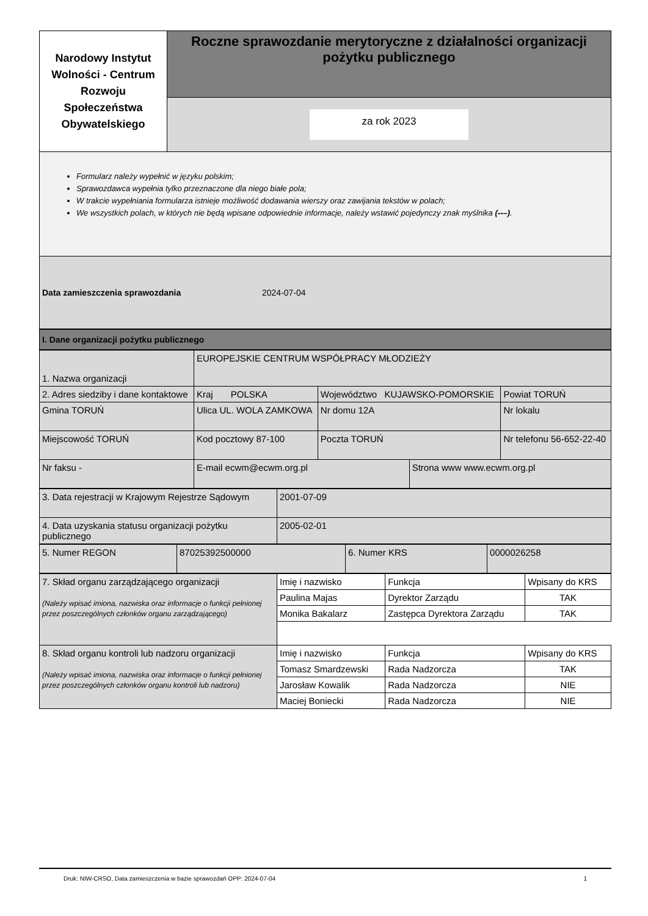| Narodowy Instytut Wolności - Centrum Rozwoju Społeczeństwa Obywatelskiego | Roczne sprawozdanie merytoryczne z działalności organizacji pożytku publicznego |
| | za rok 2023 |
Formularz należy wypełnić w języku polskim;
Sprawozdawca wypełnia tylko przeznaczone dla niego białe pola;
W trakcie wypełniania formularza istnieje możliwość dodawania wierszy oraz zawijania tekstów w polach;
We wszystkich polach, w których nie będą wpisane odpowiednie informacje, należy wstawić pojedynczy znak myślnika (--–).
Data zamieszczenia sprawozdania 2024-07-04
I. Dane organizacji pożytku publicznego
| 1. Nazwa organizacji | EUROPEJSKIE CENTRUM WSPÓŁPRACY MŁODZIEŻY | | | |
| 2. Adres siedziby i dane kontaktowe | Kraj POLSKA | Województwo KUJAWSKO-POMORSKIE | | Powiat TORUŃ |
| Gmina TORUŃ | Ulica UL. WOLA ZAMKOWA | Nr domu 12A | | Nr lokalu |
| Miejscowość TORUŃ | Kod pocztowy 87-100 | Poczta TORUŃ | | Nr telefonu 56-652-22-40 |
| Nr faksu - | E-mail ecwm@ecwm.org.pl | | Strona www www.ecwm.org.pl | |
| 3. Data rejestracji w Krajowym Rejestrze Sądowym | 2001-07-09 |
| 4. Data uzyskania statusu organizacji pożytku publicznego | 2005-02-01 |
| 5. Numer REGON | 87025392500000 | 6. Numer KRS | 0000026258 |
| 7. Skład organu zarządzającego organizacji (Należy wpisać imiona, nazwiska oraz informacje o funkcji pełnionej przez poszczególnych członków organu zarządzającego) | Imię i nazwisko | Funkcja | Wpisany do KRS |
| | Paulina Majas | Dyrektor Zarządu | TAK |
| | Monika Bakalarz | Zastępca Dyrektora Zarządu | TAK |
| 8. Skład organu kontroli lub nadzoru organizacji (Należy wpisać imiona, nazwiska oraz informacje o funkcji pełnionej przez poszczególnych członków organu kontroli lub nadzoru) | Imię i nazwisko | Funkcja | Wpisany do KRS |
| | Tomasz Smardzewski | Rada Nadzorcza | TAK |
| | Jarosław Kowalik | Rada Nadzorcza | NIE |
| | Maciej Boniecki | Rada Nadzorcza | NIE |
Druk: NIW-CRSO, Data zamieszczenia w bazie sprawozdań OPP: 2024-07-04 1